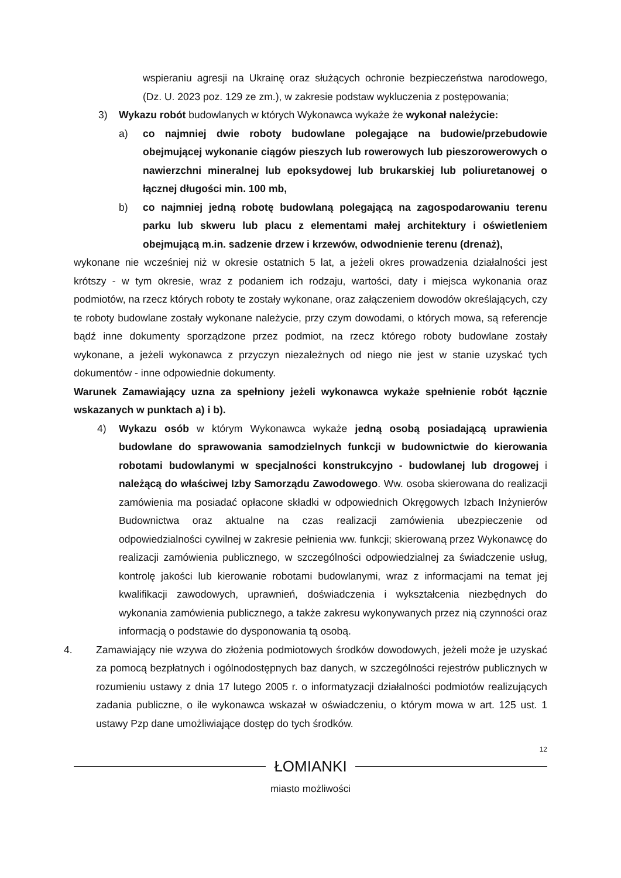wspieraniu agresji na Ukrainę oraz służących ochronie bezpieczeństwa narodowego, (Dz. U. 2023 poz. 129 ze zm.), w zakresie podstaw wykluczenia z postępowania;
3) Wykazu robót budowlanych w których Wykonawca wykaże że wykonał należycie:
a) co najmniej dwie roboty budowlane polegające na budowie/przebudowie obejmującej wykonanie ciągów pieszych lub rowerowych lub pieszorowerowych o nawierzchni mineralnej lub epoksydowej lub brukarskiej lub poliuretanowej o łącznej długości min. 100 mb,
b) co najmniej jedną robotę budowlaną polegającą na zagospodarowaniu terenu parku lub skweru lub placu z elementami małej architektury i oświetleniem obejmującą m.in. sadzenie drzew i krzewów, odwodnienie terenu (drenaż),
wykonane nie wcześniej niż w okresie ostatnich 5 lat, a jeżeli okres prowadzenia działalności jest krótszy - w tym okresie, wraz z podaniem ich rodzaju, wartości, daty i miejsca wykonania oraz podmiotów, na rzecz których roboty te zostały wykonane, oraz załączeniem dowodów określających, czy te roboty budowlane zostały wykonane należycie, przy czym dowodami, o których mowa, są referencje bądź inne dokumenty sporządzone przez podmiot, na rzecz którego roboty budowlane zostały wykonane, a jeżeli wykonawca z przyczyn niezależnych od niego nie jest w stanie uzyskać tych dokumentów - inne odpowiednie dokumenty.
Warunek Zamawiający uzna za spełniony jeżeli wykonawca wykaże spełnienie robót łącznie wskazanych w punktach a) i b).
4) Wykazu osób w którym Wykonawca wykaże jedną osobą posiadającą uprawienia budowlane do sprawowania samodzielnych funkcji w budownictwie do kierowania robotami budowlanymi w specjalności konstrukcyjno - budowlanej lub drogowej i należącą do właściwej Izby Samorządu Zawodowego. Ww. osoba skierowana do realizacji zamówienia ma posiadać opłacone składki w odpowiednich Okręgowych Izbach Inżynierów Budownictwa oraz aktualne na czas realizacji zamówienia ubezpieczenie od odpowiedzialności cywilnej w zakresie pełnienia ww. funkcji; skierowaną przez Wykonawcę do realizacji zamówienia publicznego, w szczególności odpowiedzialnej za świadczenie usług, kontrolę jakości lub kierowanie robotami budowlanymi, wraz z informacjami na temat jej kwalifikacji zawodowych, uprawnień, doświadczenia i wykształcenia niezbędnych do wykonania zamówienia publicznego, a także zakresu wykonywanych przez nią czynności oraz informacją o podstawie do dysponowania tą osobą.
4. Zamawiający nie wzywa do złożenia podmiotowych środków dowodowych, jeżeli może je uzyskać za pomocą bezpłatnych i ogólnodostępnych baz danych, w szczególności rejestrów publicznych w rozumieniu ustawy z dnia 17 lutego 2005 r. o informatyzacji działalności podmiotów realizujących zadania publiczne, o ile wykonawca wskazał w oświadczeniu, o którym mowa w art. 125 ust. 1 ustawy Pzp dane umożliwiające dostęp do tych środków.
12
ŁOMIANKI
miasto możliwości